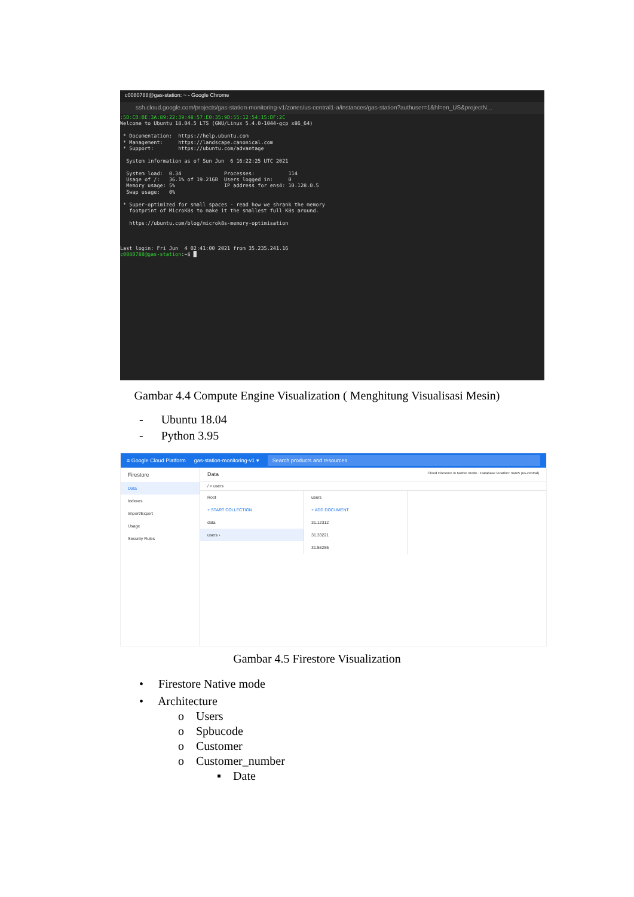c0080788@gas-station: ~ - Google Chrome
ssh.cloud.google.com/projects/gas-station-monitoring-v1/zones/us-central1-a/instances/gas-station?authuser=1&hl=en_US&projectN...
:5D:CB:BE:3A:89:22:39:48:57:E0:35:9D:55:12:54:15:DF:2C
Welcome to Ubuntu 18.04.5 LTS (GNU/Linux 5.4.0-1044-gcp x86_64)

 * Documentation:  https://help.ubuntu.com
 * Management:     https://landscape.canonical.com
 * Support:        https://ubuntu.com/advantage

  System information as of Sun Jun  6 16:22:25 UTC 2021

  System load:  0.34              Processes:           114
  Usage of /:   36.1% of 19.21GB  Users logged in:     0
  Memory usage: 5%                IP address for ens4: 10.128.0.5
  Swap usage:   0%

 * Super-optimized for small spaces - read how we shrank the memory
   footprint of MicroK8s to make it the smallest full K8s around.

   https://ubuntu.com/blog/microk8s-memory-optimisation



Last login: Fri Jun  4 02:41:00 2021 from 35.235.241.16
c0080788@gas-station:~$ █
Gambar 4.4 Compute Engine Visualization ( Menghitung Visualisasi Mesin)
- Ubuntu 18.04
- Python 3.95
≡ Google Cloud Platform gas-station-monitoring-v1 ▾ Search products and resources
Firestore
Data
Indexes
Import/Export
Usage
Security Rules
Data Cloud Firestore in Native mode · Database location: nam5 (us-central)
/ > users
Root
+ START COLLECTION
data
users ›
users
+ ADD DOCUMENT
31.12312
31.33221
31.55255
Gambar 4.5 Firestore Visualization
• Firestore Native mode
• Architecture
o Users
o Spbucode
o Customer
o Customer_number
▪ Date